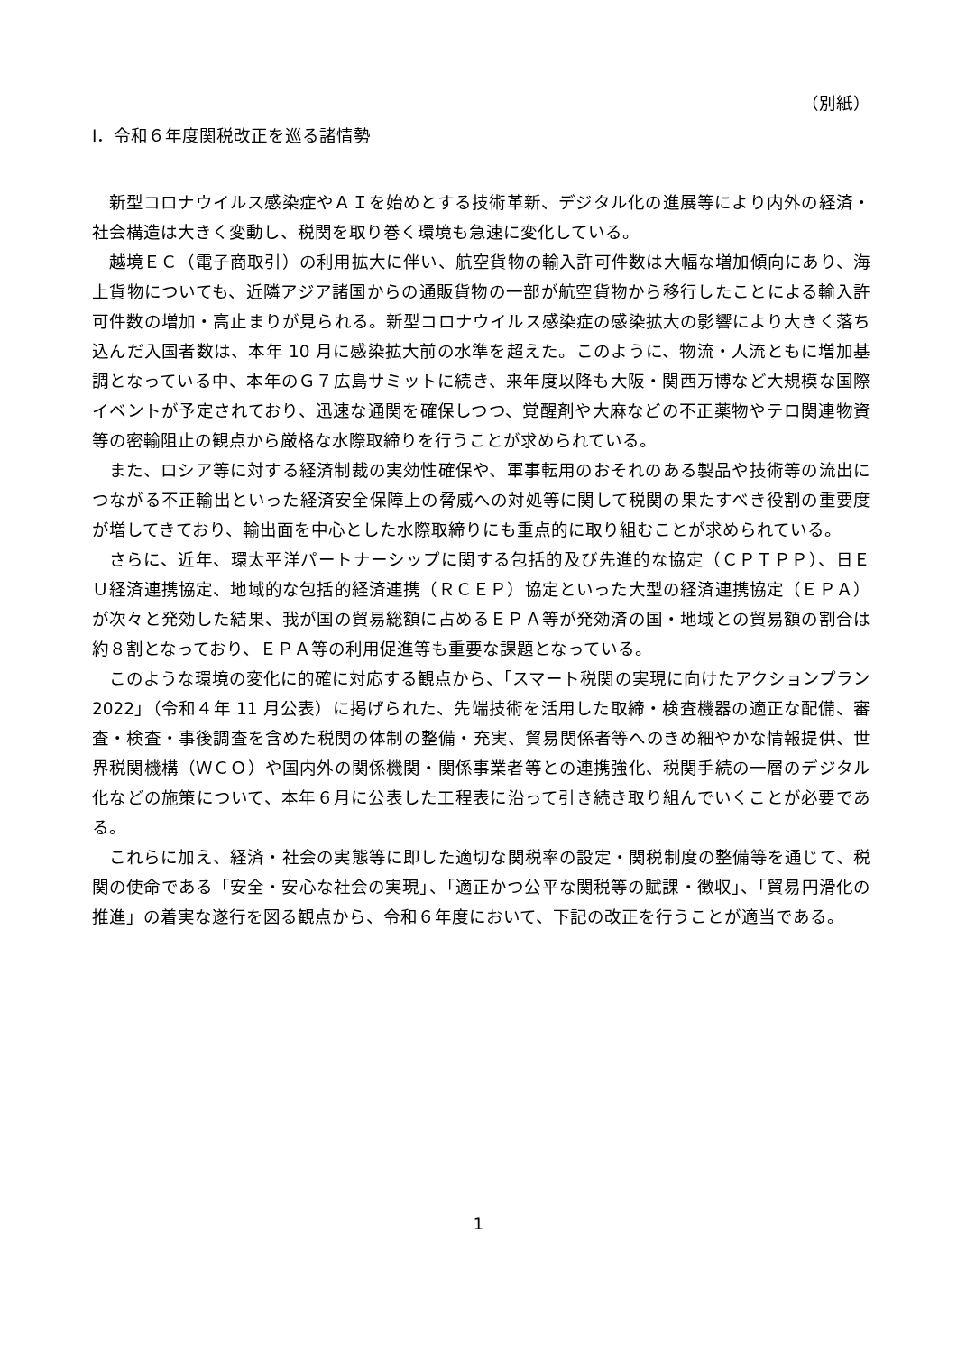（別紙）
Ⅰ．令和６年度関税改正を巡る諸情勢
新型コロナウイルス感染症やＡＩを始めとする技術革新、デジタル化の進展等により内外の経済・社会構造は大きく変動し、税関を取り巻く環境も急速に変化している。
越境ＥＣ（電子商取引）の利用拡大に伴い、航空貨物の輸入許可件数は大幅な増加傾向にあり、海上貨物についても、近隣アジア諸国からの通販貨物の一部が航空貨物から移行したことによる輸入許可件数の増加・高止まりが見られる。新型コロナウイルス感染症の感染拡大の影響により大きく落ち込んだ入国者数は、本年 10 月に感染拡大前の水準を超えた。このように、物流・人流ともに増加基調となっている中、本年のＧ７広島サミットに続き、来年度以降も大阪・関西万博など大規模な国際イベントが予定されており、迅速な通関を確保しつつ、覚醒剤や大麻などの不正薬物やテロ関連物資等の密輸阻止の観点から厳格な水際取締りを行うことが求められている。
また、ロシア等に対する経済制裁の実効性確保や、軍事転用のおそれのある製品や技術等の流出につながる不正輸出といった経済安全保障上の脅威への対処等に関して税関の果たすべき役割の重要度が増してきており、輸出面を中心とした水際取締りにも重点的に取り組むことが求められている。
さらに、近年、環太平洋パートナーシップに関する包括的及び先進的な協定（ＣＰＴＰＰ）、日ＥＵ経済連携協定、地域的な包括的経済連携（ＲＣＥＰ）協定といった大型の経済連携協定（ＥＰＡ）が次々と発効した結果、我が国の貿易総額に占めるＥＰＡ等が発効済の国・地域との貿易額の割合は約８割となっており、ＥＰＡ等の利用促進等も重要な課題となっている。
このような環境の変化に的確に対応する観点から、「スマート税関の実現に向けたアクションプラン 2022」（令和４年 11 月公表）に掲げられた、先端技術を活用した取締・検査機器の適正な配備、審査・検査・事後調査を含めた税関の体制の整備・充実、貿易関係者等へのきめ細やかな情報提供、世界税関機構（ＷＣＯ）や国内外の関係機関・関係事業者等との連携強化、税関手続の一層のデジタル化などの施策について、本年６月に公表した工程表に沿って引き続き取り組んでいくことが必要である。
これらに加え、経済・社会の実態等に即した適切な関税率の設定・関税制度の整備等を通じて、税関の使命である「安全・安心な社会の実現」、「適正かつ公平な関税等の賦課・徴収」、「貿易円滑化の推進」の着実な遂行を図る観点から、令和６年度において、下記の改正を行うことが適当である。
1